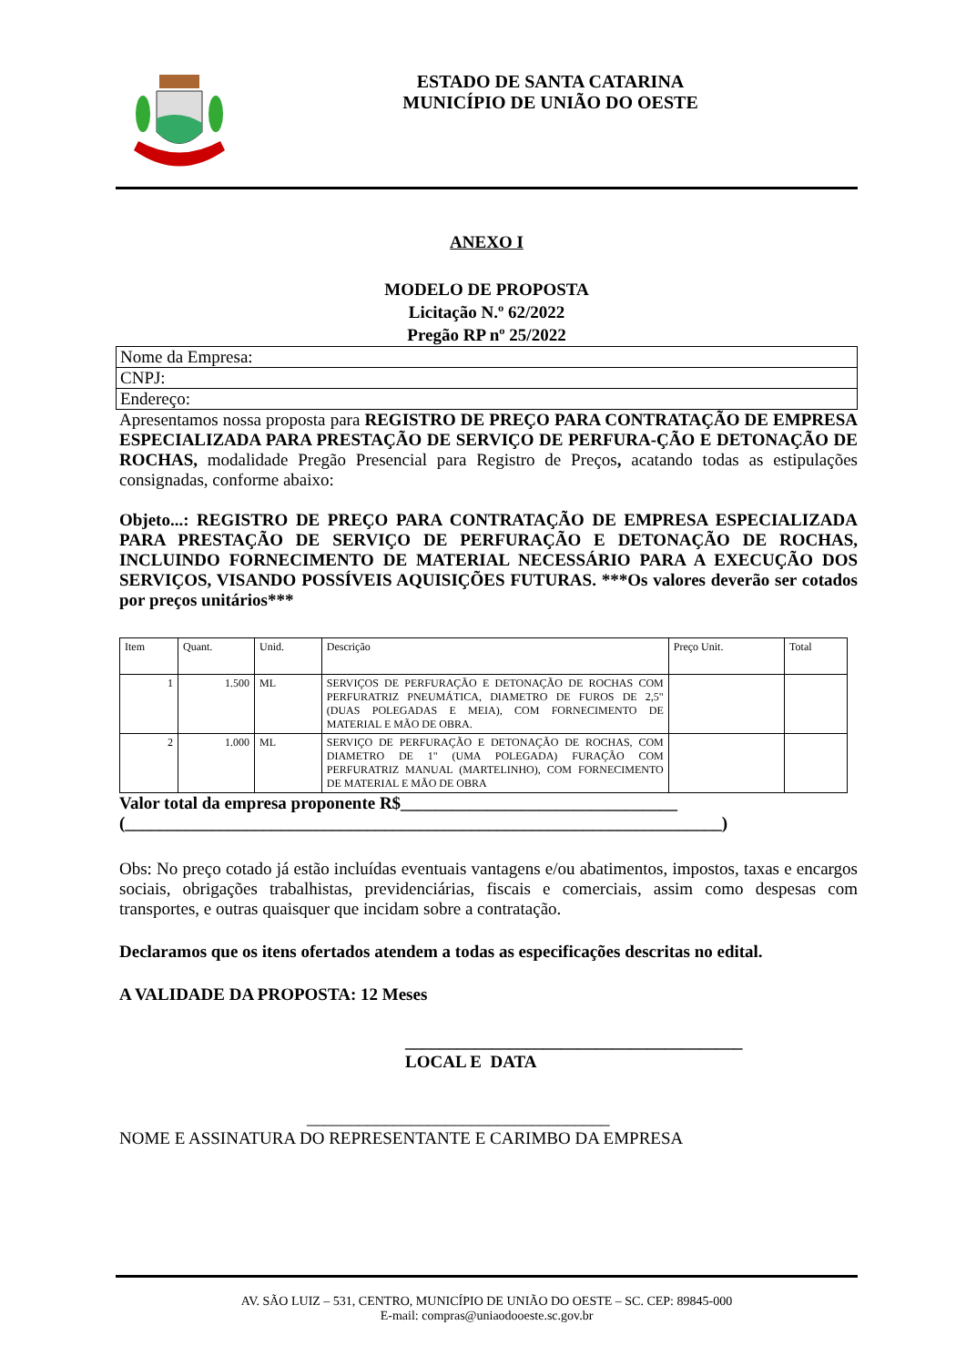ESTADO DE SANTA CATARINA
MUNICÍPIO DE UNIÃO DO OESTE
ANEXO I
MODELO DE PROPOSTA
Licitação N.º 62/2022
Pregão RP nº 25/2022
Nome da Empresa:
CNPJ:
Endereço:
Apresentamos nossa proposta para REGISTRO DE PREÇO PARA CONTRATAÇÃO DE EMPRESA ESPECIALIZADA PARA PRESTAÇÃO DE SERVIÇO DE PERFURA-ÇÃO E DETONAÇÃO DE ROCHAS, modalidade Pregão Presencial para Registro de Preços, acatando todas as estipulações consignadas, conforme abaixo:
Objeto...: REGISTRO DE PREÇO PARA CONTRATAÇÃO DE EMPRESA ESPECIALIZADA PARA PRESTAÇÃO DE SERVIÇO DE PERFURAÇÃO E DETONAÇÃO DE ROCHAS, INCLUINDO FORNECIMENTO DE MATERIAL NECESSÁRIO PARA A EXECUÇÃO DOS SERVIÇOS, VISANDO POSSÍVEIS AQUISIÇÕES FUTURAS. ***Os valores deverão ser cotados por preços unitários***
| Item | Quant. | Unid. | Descrição | Preço Unit. | Total |
| --- | --- | --- | --- | --- | --- |
| 1 | 1.500 | ML | SERVIÇOS DE PERFURAÇÃO E DETONAÇÃO DE ROCHAS COM PERFURATRIZ PNEUMÁTICA, DIAMETRO DE FUROS DE 2,5" (DUAS POLEGADAS E MEIA), COM FORNECIMENTO DE MATERIAL E MÃO DE OBRA. | | |
| 2 | 1.000 | ML | SERVIÇO DE PERFURAÇÃO E DETONAÇÃO DE ROCHAS, COM DIAMETRO DE 1" (UMA POLEGADA) FURAÇÃO COM PERFURATRIZ MANUAL (MARTELINHO), COM FORNECIMENTO DE MATERIAL E MÃO DE OBRA | | |
Valor total da empresa proponente R$________________________________
(_____________________________________________________________________)
Obs: No preço cotado já estão incluídas eventuais vantagens e/ou abatimentos, impostos, taxas e encargos sociais, obrigações trabalhistas, previdenciárias, fiscais e comerciais, assim como despesas com transportes, e outras quaisquer que incidam sobre a contratação.
Declaramos que os itens ofertados atendem a todas as especificações descritas no edital.
A VALIDADE DA PROPOSTA: 12 Meses
_______________________________________
LOCAL E DATA
___________________________________
NOME E ASSINATURA DO REPRESENTANTE E CARIMBO DA EMPRESA
AV. SÃO LUIZ – 531, CENTRO, MUNICÍPIO DE UNIÃO DO OESTE – SC. CEP: 89845-000
E-mail: compras@uniaodooeste.sc.gov.br